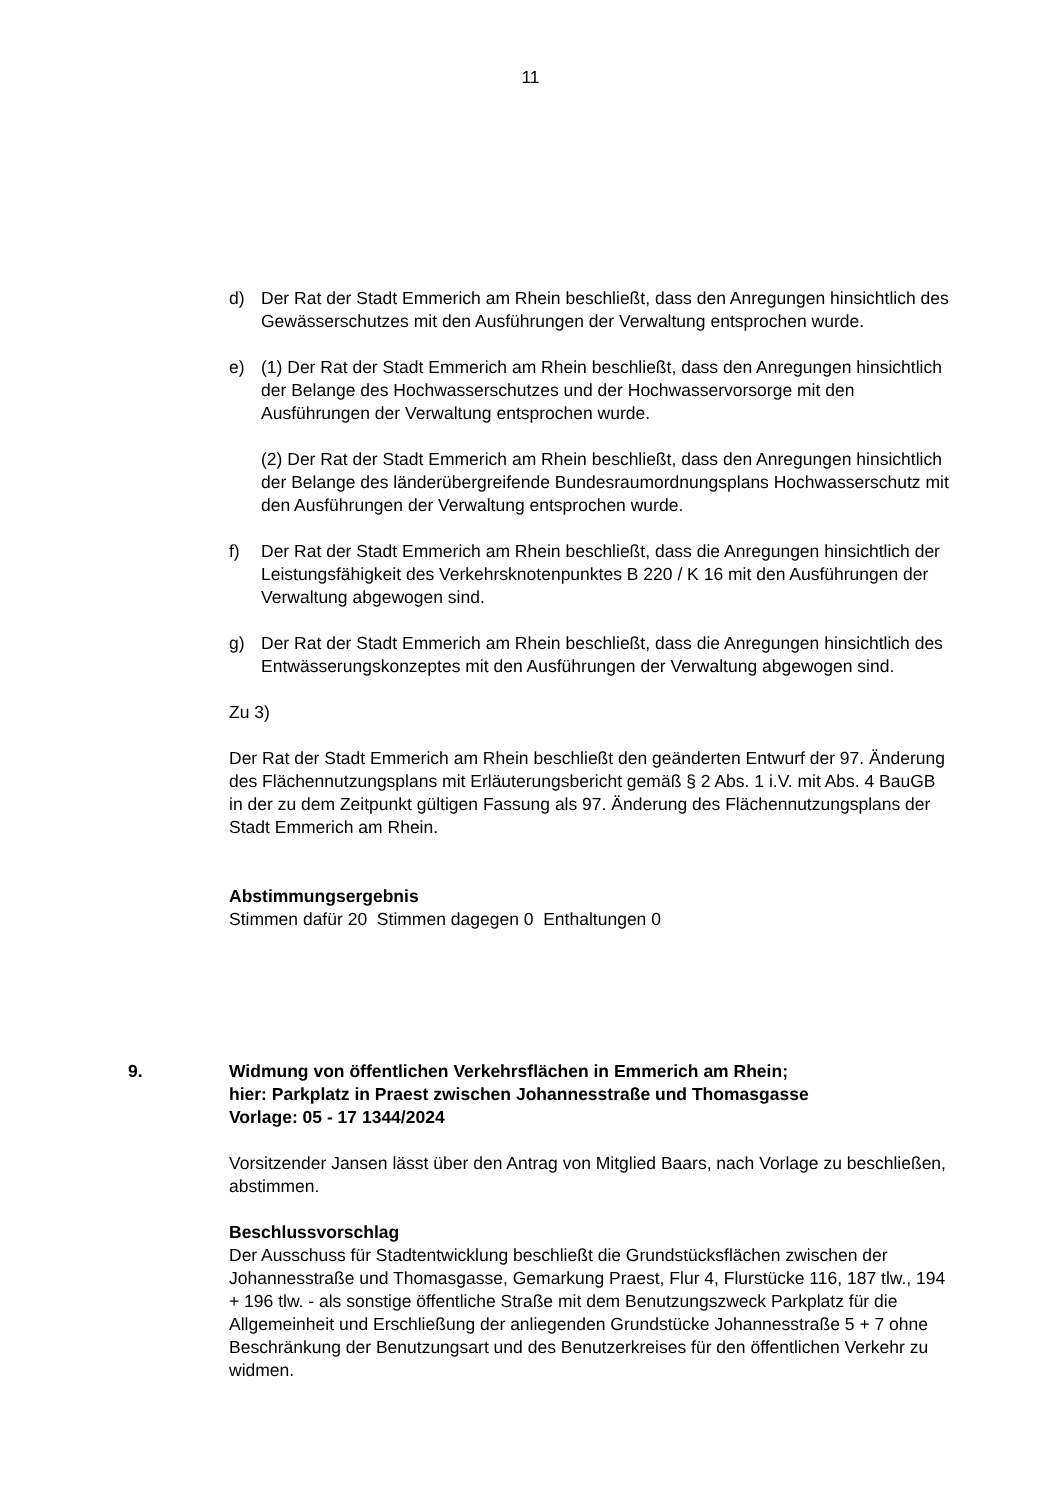11
d) Der Rat der Stadt Emmerich am Rhein beschließt, dass den Anregungen hinsichtlich des Gewässerschutzes mit den Ausführungen der Verwaltung entsprochen wurde.
e) (1) Der Rat der Stadt Emmerich am Rhein beschließt, dass den Anregungen hinsichtlich der Belange des Hochwasserschutzes und der Hochwasservorsorge mit den Ausführungen der Verwaltung entsprochen wurde.
(2) Der Rat der Stadt Emmerich am Rhein beschließt, dass den Anregungen hinsichtlich der Belange des länderübergreifende Bundesraumordnungsplans Hochwasserschutz mit den Ausführungen der Verwaltung entsprochen wurde.
f) Der Rat der Stadt Emmerich am Rhein beschließt, dass die Anregungen hinsichtlich der Leistungsfähigkeit des Verkehrsknotenpunktes B 220 / K 16 mit den Ausführungen der Verwaltung abgewogen sind.
g) Der Rat der Stadt Emmerich am Rhein beschließt, dass die Anregungen hinsichtlich des Entwässerungskonzeptes mit den Ausführungen der Verwaltung abgewogen sind.
Zu 3)
Der Rat der Stadt Emmerich am Rhein beschließt den geänderten Entwurf der 97. Änderung des Flächennutzungsplans mit Erläuterungsbericht gemäß § 2 Abs. 1 i.V. mit Abs. 4 BauGB in der zu dem Zeitpunkt gültigen Fassung als 97. Änderung des Flächennutzungsplans der Stadt Emmerich am Rhein.
Abstimmungsergebnis
Stimmen dafür 20 Stimmen dagegen 0 Enthaltungen 0
9. Widmung von öffentlichen Verkehrsflächen in Emmerich am Rhein;
hier: Parkplatz in Praest zwischen Johannesstraße und Thomasgasse
Vorlage: 05 - 17 1344/2024
Vorsitzender Jansen lässt über den Antrag von Mitglied Baars, nach Vorlage zu beschließen, abstimmen.
Beschlussvorschlag
Der Ausschuss für Stadtentwicklung beschließt die Grundstücksflächen zwischen der Johannesstraße und Thomasgasse, Gemarkung Praest, Flur 4, Flurstücke 116, 187 tlw., 194 + 196 tlw. - als sonstige öffentliche Straße mit dem Benutzungszweck Parkplatz für die Allgemeinheit und Erschließung der anliegenden Grundstücke Johannesstraße 5 + 7 ohne Beschränkung der Benutzungsart und des Benutzerkreises für den öffentlichen Verkehr zu widmen.